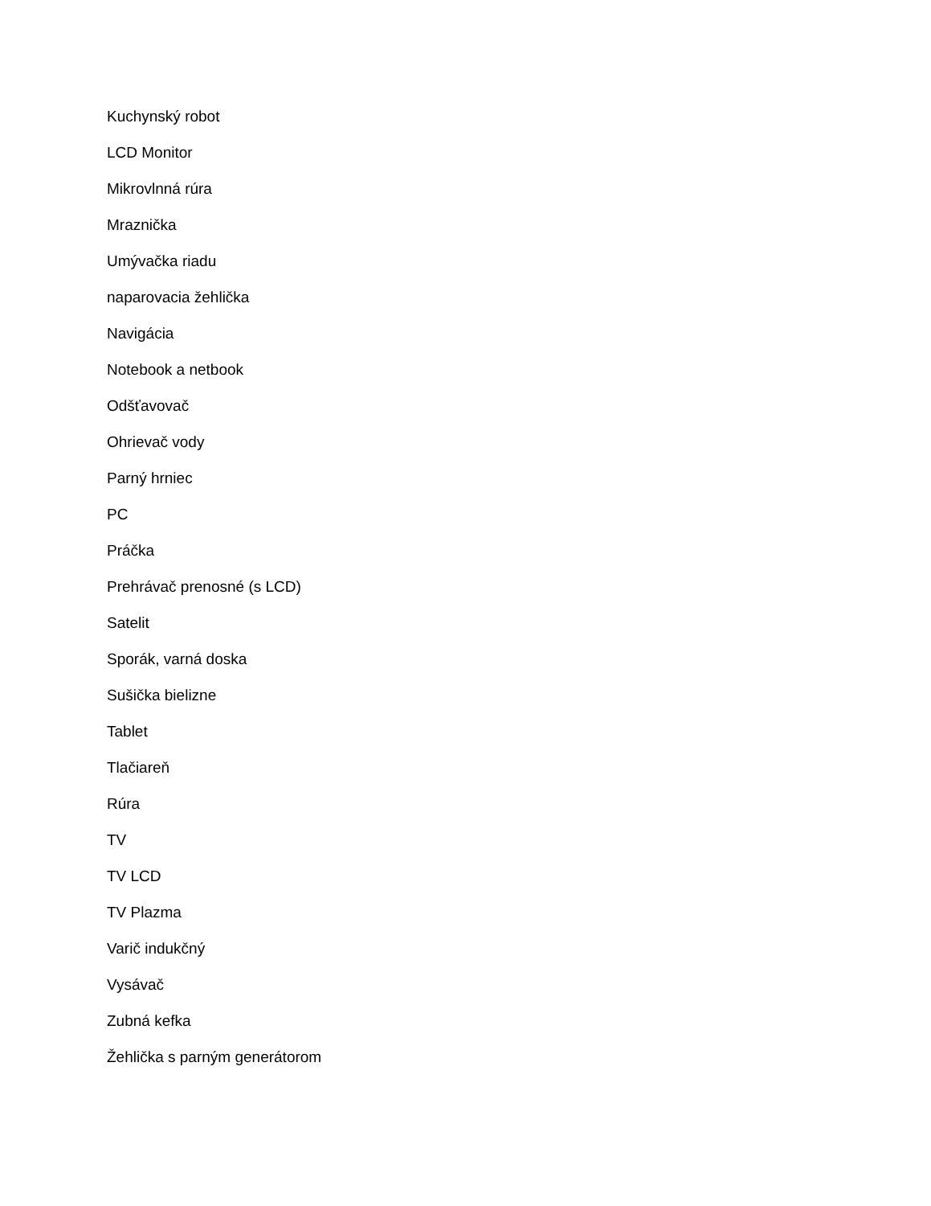Kuchynský robot
LCD Monitor
Mikrovlnná rúra
Mraznička
Umývačka riadu
naparovacia žehlička
Navigácia
Notebook a netbook
Odšťavovač
Ohrievač vody
Parný hrniec
PC
Práčka
Prehrávač prenosné (s LCD)
Satelit
Sporák, varná doska
Sušička bielizne
Tablet
Tlačiareň
Rúra
TV
TV LCD
TV Plazma
Varič indukčný
Vysávač
Zubná kefka
Žehlička s parným generátorom